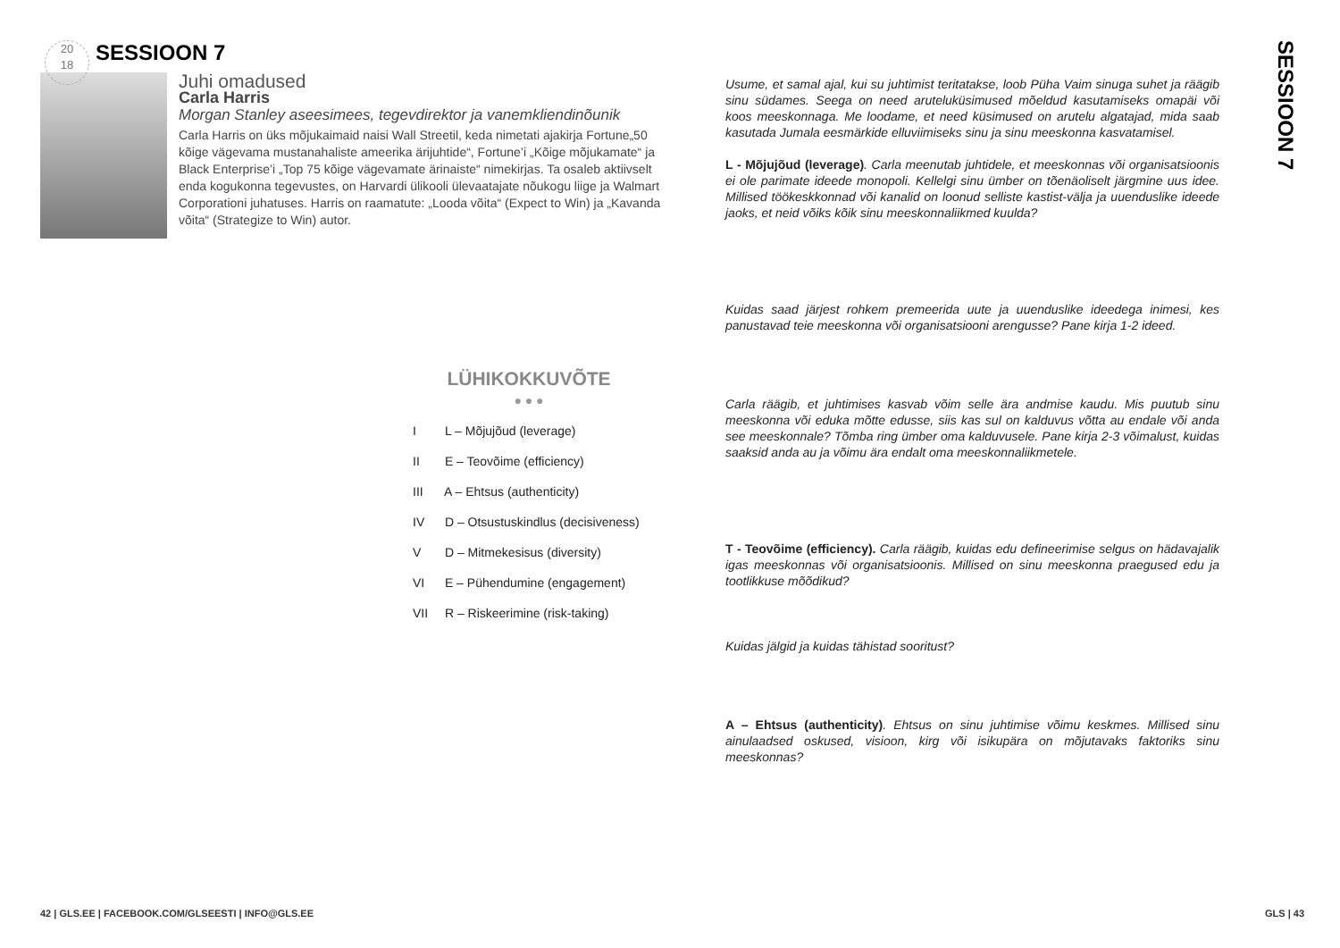20
18
SESSIOON 7
Juhi omadused
Carla Harris
Morgan Stanley aseesimees, tegevdirektor ja vanemkliendinõunik
Carla Harris on üks mõjukaimaid naisi Wall Streetil, keda nimetati ajakirja Fortune„50 kõige vägevama mustanahaliste ameerika ärijuhtide“, Fortune’i „Kõige mõjukamate“ ja Black Enterprise’i „Top 75 kõige vägevamate ärinaiste“ nimekirjas. Ta osaleb aktiivselt enda kogukonna tegevustes, on Harvardi ülikooli ülevaatajate nõukogu liige ja Walmart Corporationi juhatuses. Harris on raamatute: „Looda võita“ (Expect to Win) ja „Kavanda võita“ (Strategize to Win) autor.
LÜHIKOKKUVÕTE
● ● ●
I L – Mõjujõud (leverage)
II E – Teovõime (efficiency)
III A – Ehtsus (authenticity)
IV D – Otsustuskindlus (decisiveness)
V D – Mitmekesisus (diversity)
VI E – Pühendumine (engagement)
VII R – Riskeerimine (risk-taking)
Usume, et samal ajal, kui su juhtimist teritatakse, loob Püha Vaim sinuga suhet ja räägib sinu südames. Seega on need aruteluküsimused mõeldud kasutamiseks omapäi või koos meeskonnaga. Me loodame, et need küsimused on arutelu algatajad, mida saab kasutada Jumala eesmärkide elluviimiseks sinu ja sinu meeskonna kasvatamisel.
L - Mõjujõud (leverage). Carla meenutab juhtidele, et meeskonnas või organisatsioonis ei ole parimate ideede monopoli. Kellelgi sinu ümber on tõenäoliselt järgmine uus idee. Millised töökeskkonnad või kanalid on loonud selliste kastist-välja ja uuenduslike ideede jaoks, et neid võiks kõik sinu meeskonnaliikmed kuulda?
Kuidas saad järjest rohkem premeerida uute ja uuenduslike ideedega inimesi, kes panustavad teie meeskonna või organisatsiooni arengusse? Pane kirja 1-2 ideed.
Carla räägib, et juhtimises kasvab võim selle ära andmise kaudu. Mis puutub sinu meeskonna või eduka mõtte edusse, siis kas sul on kalduvus võtta au endale või anda see meeskonnale? Tõmba ring ümber oma kalduvusele. Pane kirja 2-3 võimalust, kuidas saaksid anda au ja võimu ära endalt oma meeskonnaliikmetele.
T - Teovõime (efficiency). Carla räägib, kuidas edu defineerimise selgus on hädavajalik igas meeskonnas või organisatsioonis. Millised on sinu meeskonna praegused edu ja tootlikkuse mõõdikud?
Kuidas jälgid ja kuidas tähistad sooritust?
A – Ehtsus (authenticity). Ehtsus on sinu juhtimise võimu keskmes. Millised sinu ainulaadsed oskused, visioon, kirg või isikupära on mõjutavaks faktoriks sinu meeskonnas?
SESSIOON 7
42 | GLS.EE | FACEBOOK.COM/GLSEESTI | INFO@GLS.EE
GLS | 43